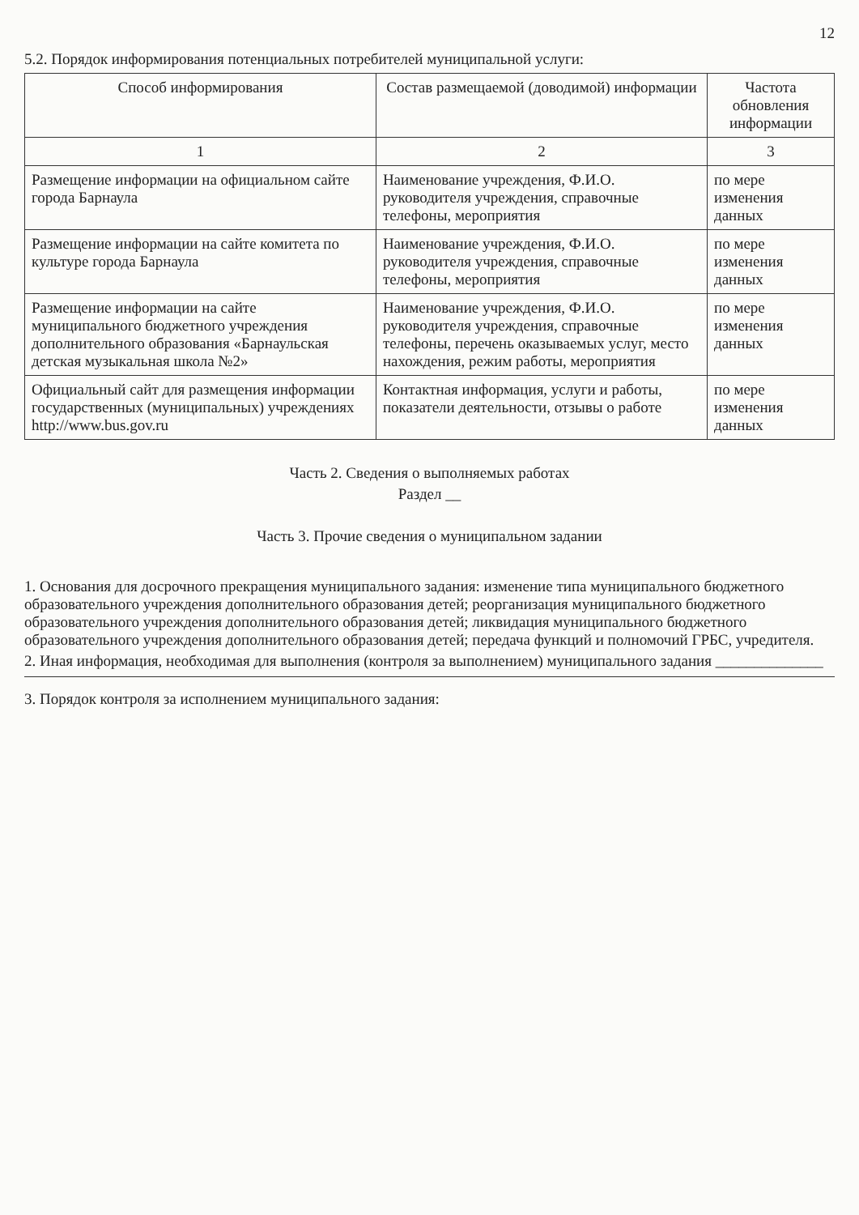12
5.2. Порядок информирования потенциальных потребителей муниципальной услуги:
| Способ информирования | Состав размещаемой (доводимой) информации | Частота обновления информации |
| --- | --- | --- |
| 1 | 2 | 3 |
| Размещение информации на официальном сайте города Барнаула | Наименование учреждения, Ф.И.О. руководителя учреждения, справочные телефоны, мероприятия | по мере изменения данных |
| Размещение информации на сайте комитета по культуре города Барнаула | Наименование учреждения, Ф.И.О. руководителя учреждения, справочные телефоны, мероприятия | по мере изменения данных |
| Размещение информации на сайте муниципального бюджетного учреждения дополнительного образования «Барнаульская детская музыкальная школа №2» | Наименование учреждения, Ф.И.О. руководителя учреждения, справочные телефоны, перечень оказываемых услуг, место нахождения, режим работы, мероприятия | по мере изменения данных |
| Официальный сайт для размещения информации государственных (муниципальных) учреждениях http://www.bus.gov.ru | Контактная информация, услуги и работы, показатели деятельности, отзывы о работе | по мере изменения данных |
Часть 2. Сведения о выполняемых работах
Раздел __
Часть 3. Прочие сведения о муниципальном задании
1. Основания для досрочного прекращения муниципального задания: изменение типа муниципального бюджетного образовательного учреждения дополнительного образования детей; реорганизация муниципального бюджетного образовательного учреждения дополнительного образования детей; ликвидация муниципального бюджетного образовательного учреждения дополнительного образования детей; передача функций и полномочий ГРБС, учредителя.
2. Иная информация, необходимая для выполнения (контроля за выполнением) муниципального задания ______________
3. Порядок контроля за исполнением муниципального задания: